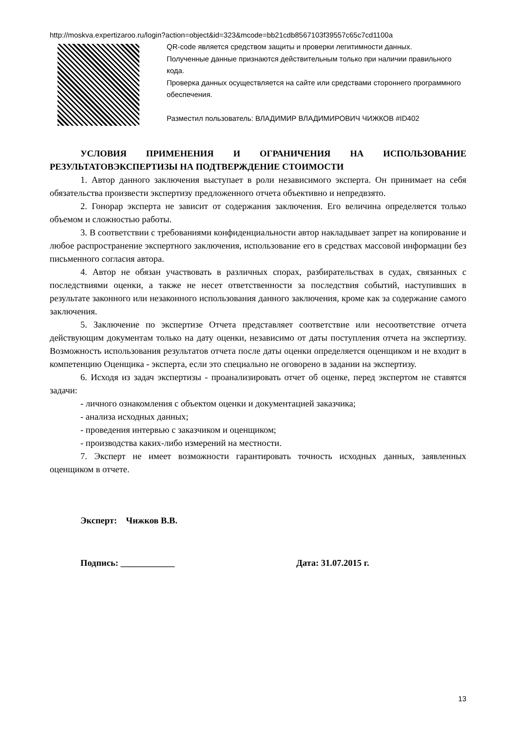http://moskva.expertizaroo.ru/login?action=object&id=323&mcode=bb21cdb8567103f39557c65c7cd1100a
QR-code является средством защиты и проверки легитимности данных.
Полученные данные признаются действительным только при наличии правильного кода.
Проверка данных осуществляется на сайте или средствами стороннего программного обеспечения.
Разместил пользователь: ВЛАДИМИР ВЛАДИМИРОВИЧ ЧИЖКОВ #ID402
УСЛОВИЯ ПРИМЕНЕНИЯ И ОГРАНИЧЕНИЯ НА ИСПОЛЬЗОВАНИЕ РЕЗУЛЬТАТОВЭКСПЕРТИЗЫ НА ПОДТВЕРЖДЕНИЕ СТОИМОСТИ
1. Автор данного заключения выступает в роли независимого эксперта. Он принимает на себя обязательства произвести экспертизу предложенного отчета объективно и непредвзято.
2. Гонорар эксперта не зависит от содержания заключения. Его величина определяется только объемом и сложностью работы.
3. В соответствии с требованиями конфиденциальности автор накладывает запрет на копирование и любое распространение экспертного заключения, использование его в средствах массовой информации без письменного согласия автора.
4. Автор не обязан участвовать в различных спорах, разбирательствах в судах, связанных с последствиями оценки, а также не несет ответственности за последствия событий, наступивших в результате законного или незаконного использования данного заключения, кроме как за содержание самого заключения.
5. Заключение по экспертизе Отчета представляет соответствие или несоответствие отчета действующим документам только на дату оценки, независимо от даты поступления отчета на экспертизу. Возможность использования результатов отчета после даты оценки определяется оценщиком и не входит в компетенцию Оценщика - эксперта, если это специально не оговорено в задании на экспертизу.
6. Исходя из задач экспертизы - проанализировать отчет об оценке, перед экспертом не ставятся задачи:
- личного ознакомления с объектом оценки и документацией заказчика;
- анализа исходных данных;
- проведения интервью с заказчиком и оценщиком;
- производства каких-либо измерений на местности.
7. Эксперт не имеет возможности гарантировать точность исходных данных, заявленных оценщиком в отчете.
Эксперт: Чижков В.В.
Подпись: ____________ Дата: 31.07.2015 г.
13